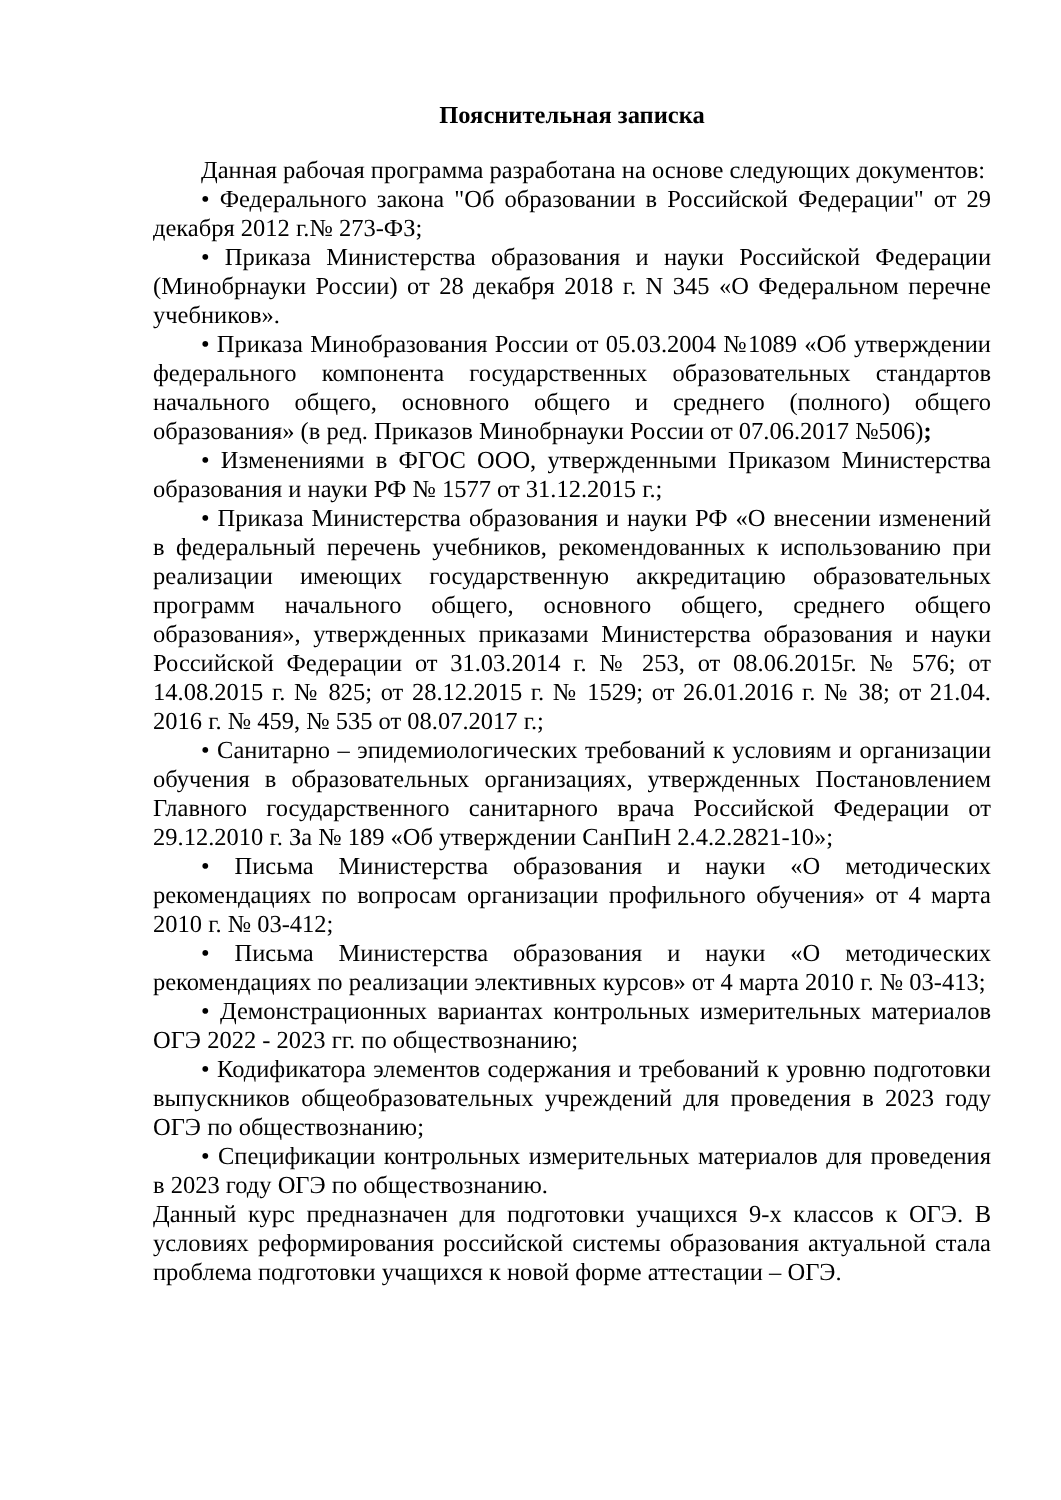Пояснительная записка
Данная рабочая программа разработана на основе следующих документов:
• Федерального закона "Об образовании в Российской Федерации" от 29 декабря 2012 г.№ 273-ФЗ;
• Приказа Министерства образования и науки Российской Федерации (Минобрнауки России) от 28 декабря 2018 г. N 345 «О Федеральном перечне учебников».
• Приказа Минобразования России от 05.03.2004 №1089 «Об утверждении федерального компонента государственных образовательных стандартов начального общего, основного общего и среднего (полного) общего образования» (в ред. Приказов Минобрнауки России от 07.06.2017 №506);
• Изменениями в ФГОС ООО, утвержденными Приказом Министерства образования и науки РФ № 1577 от 31.12.2015 г.;
• Приказа Министерства образования и науки РФ «О внесении изменений в федеральный перечень учебников, рекомендованных к использованию при реализации имеющих государственную аккредитацию образовательных программ начального общего, основного общего, среднего общего образования», утвержденных приказами Министерства образования и науки Российской Федерации от 31.03.2014 г. № 253, от 08.06.2015г. № 576; от 14.08.2015 г. № 825; от 28.12.2015 г. № 1529; от 26.01.2016 г. № 38; от 21.04. 2016 г. № 459, № 535 от 08.07.2017 г.;
• Санитарно – эпидемиологических требований к условиям и организации обучения в образовательных организациях, утвержденных Постановлением Главного государственного санитарного врача Российской Федерации от 29.12.2010 г. За № 189 «Об утверждении СанПиН 2.4.2.2821-10»;
• Письма Министерства образования и науки «О методических рекомендациях по вопросам организации профильного обучения» от 4 марта 2010 г. № 03-412;
• Письма Министерства образования и науки «О методических рекомендациях по реализации элективных курсов» от 4 марта 2010 г. № 03-413;
• Демонстрационных вариантах контрольных измерительных материалов ОГЭ 2022 - 2023 гг. по обществознанию;
• Кодификатора элементов содержания и требований к уровню подготовки выпускников общеобразовательных учреждений для проведения в 2023 году ОГЭ по обществознанию;
• Спецификации контрольных измерительных материалов для проведения в 2023 году ОГЭ по обществознанию.
Данный курс предназначен для подготовки учащихся 9-х классов к ОГЭ. В условиях реформирования российской системы образования актуальной стала проблема подготовки учащихся к новой форме аттестации – ОГЭ.